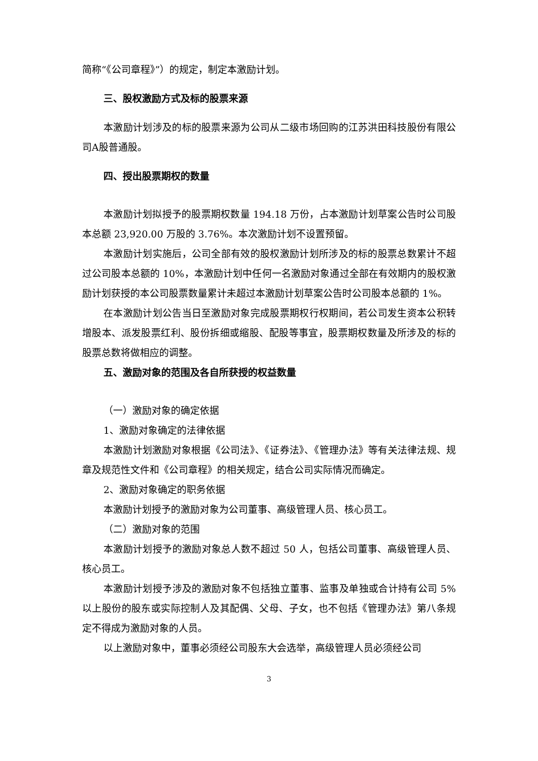简称“《公司章程》”）的规定，制定本激励计划。
三、股权激励方式及标的股票来源
本激励计划涉及的标的股票来源为公司从二级市场回购的江苏洪田科技股份有限公司A股普通股。
四、授出股票期权的数量
本激励计划拟授予的股票期权数量 194.18 万份，占本激励计划草案公告时公司股本总额 23,920.00 万股的 3.76%。本次激励计划不设置预留。
本激励计划实施后，公司全部有效的股权激励计划所涉及的标的股票总数累计不超过公司股本总额的 10%，本激励计划中任何一名激励对象通过全部在有效期内的股权激励计划获授的本公司股票数量累计未超过本激励计划草案公告时公司股本总额的 1%。
在本激励计划公告当日至激励对象完成股票期权行权期间，若公司发生资本公积转增股本、派发股票红利、股份拆细或缩股、配股等事宜，股票期权数量及所涉及的标的股票总数将做相应的调整。
五、激励对象的范围及各自所获授的权益数量
（一）激励对象的确定依据
1、激励对象确定的法律依据
本激励计划激励对象根据《公司法》、《证券法》、《管理办法》等有关法律法规、规章及规范性文件和《公司章程》的相关规定，结合公司实际情况而确定。
2、激励对象确定的职务依据
本激励计划授予的激励对象为公司董事、高级管理人员、核心员工。
（二）激励对象的范围
本激励计划授予的激励对象总人数不超过 50 人，包括公司董事、高级管理人员、核心员工。
本激励计划授予涉及的激励对象不包括独立董事、监事及单独或合计持有公司 5%以上股份的股东或实际控制人及其配偶、父母、子女，也不包括《管理办法》第八条规定不得成为激励对象的人员。
以上激励对象中，董事必须经公司股东大会选举，高级管理人员必须经公司
3